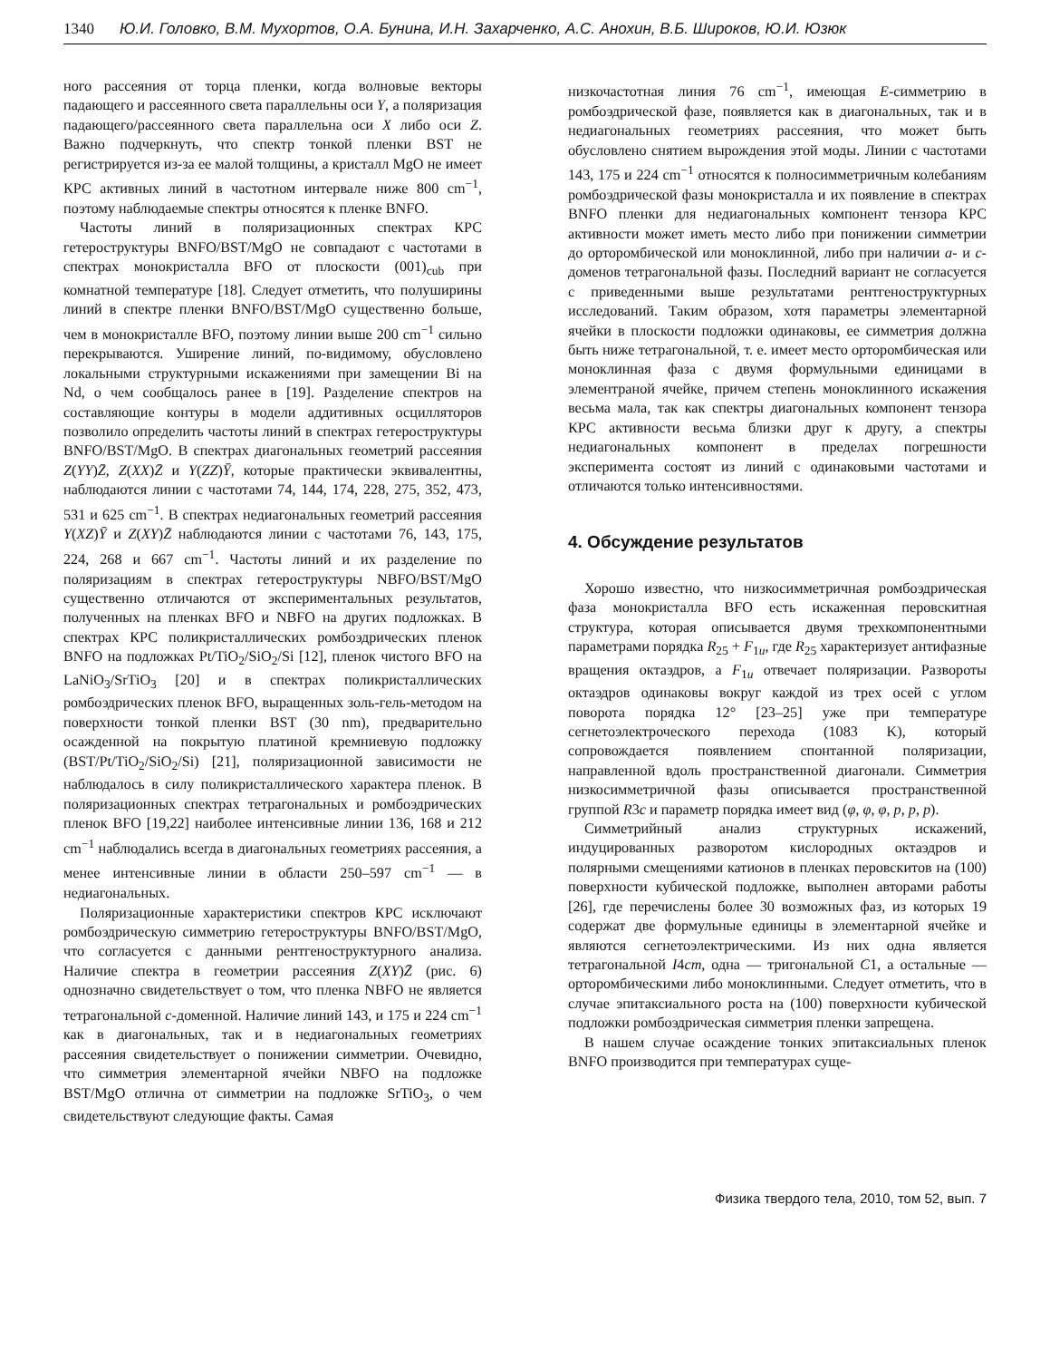1340 Ю.И. Головко, В.М. Мухортов, О.А. Бунина, И.Н. Захарченко, А.С. Анохин, В.Б. Широков, Ю.И. Юзюк
ного рассеяния от торца пленки, когда волновые векторы падающего и рассеянного света параллельны оси Y, а поляризация падающего/рассеянного света параллельна оси X либо оси Z. Важно подчеркнуть, что спектр тонкой пленки BST не регистрируется из-за ее малой толщины, а кристалл MgO не имеет КРС активных линий в частотном интервале ниже 800 cm<sup>−1</sup>, поэтому наблюдаемые спектры относятся к пленке BNFO.
Частоты линий в поляризационных спектрах КРС гетероструктуры BNFO/BST/MgO не совпадают с частотами в спектрах монокристалла BFO от плоскости (001)<sub>cub</sub> при комнатной температуре [18]. Следует отметить, что полуширины линий в спектре пленки BNFO/BST/MgO существенно больше, чем в монокристалле BFO, поэтому линии выше 200 cm<sup>−1</sup> сильно перекрываются. Уширение линий, по-видимому, обусловлено локальными структурными искажениями при замещении Bi на Nd, о чем сообщалось ранее в [19]. Разделение спектров на составляющие контуры в модели аддитивных осцилляторов позволило определить частоты линий в спектрах гетероструктуры BNFO/BST/MgO. В спектрах диагональных геометрий рассеяния Z(YY)Z̄, Z(XX)Z̄ и Y(ZZ)Ȳ, которые практически эквивалентны, наблюдаются линии с частотами 74, 144, 174, 228, 275, 352, 473, 531 и 625 cm<sup>−1</sup>. В спектрах недиагональных геометрий рассеяния Y(XZ)Ȳ и Z(XY)Z̄ наблюдаются линии с частотами 76, 143, 175, 224, 268 и 667 cm<sup>−1</sup>. Частоты линий и их разделение по поляризациям в спектрах гетероструктуры NBFO/BST/MgO существенно отличаются от экспериментальных результатов, полученных на пленках BFO и NBFO на других подложках. В спектрах КРС поликристаллических ромбоэдрических пленок BNFO на подложках Pt/TiO<sub>2</sub>/SiO<sub>2</sub>/Si [12], пленок чистого BFO на LaNiO<sub>3</sub>/SrTiO<sub>3</sub> [20] и в спектрах поликристаллических ромбоэдрических пленок BFO, выращенных золь-гель-методом на поверхности тонкой пленки BST (30 nm), предварительно осажденной на покрытую платиной кремниевую подложку (BST/Pt/TiO<sub>2</sub>/SiO<sub>2</sub>/Si) [21], поляризационной зависимости не наблюдалось в силу поликристаллического характера пленок. В поляризационных спектрах тетрагональных и ромбоэдрических пленок BFO [19,22] наиболее интенсивные линии 136, 168 и 212 cm<sup>−1</sup> наблюдались всегда в диагональных геометриях рассеяния, а менее интенсивные линии в области 250–597 cm<sup>−1</sup> — в недиагональных.
Поляризационные характеристики спектров КРС исключают ромбоэдрическую симметрию гетероструктуры BNFO/BST/MgO, что согласуется с данными рентгеноструктурного анализа. Наличие спектра в геометрии рассеяния Z(XY)Z̄ (рис. 6) однозначно свидетельствует о том, что пленка NBFO не является тетрагональной c-доменной. Наличие линий 143, и 175 и 224 cm<sup>−1</sup> как в диагональных, так и в недиагональных геометриях рассеяния свидетельствует о понижении симметрии. Очевидно, что симметрия элементарной ячейки NBFO на подложке BST/MgO отлична от симметрии на подложке SrTiO<sub>3</sub>, о чем свидетельствуют следующие факты. Самая
низкочастотная линия 76 cm<sup>−1</sup>, имеющая E-симметрию в ромбоэдрической фазе, появляется как в диагональных, так и в недиагональных геометриях рассеяния, что может быть обусловлено снятием вырождения этой моды. Линии с частотами 143, 175 и 224 cm<sup>−1</sup> относятся к полносимметричным колебаниям ромбоэдрической фазы монокристалла и их появление в спектрах BNFO пленки для недиагональных компонент тензора КРС активности может иметь место либо при понижении симметрии до орторомбической или моноклинной, либо при наличии a- и c-доменов тетрагональной фазы. Последний вариант не согласуется с приведенными выше результатами рентгеноструктурных исследований. Таким образом, хотя параметры элементарной ячейки в плоскости подложки одинаковы, ее симметрия должна быть ниже тетрагональной, т. е. имеет место орторомбическая или моноклинная фаза с двумя формульными единицами в элементраной ячейке, причем степень моноклинного искажения весьма мала, так как спектры диагональных компонент тензора КРС активности весьма близки друг к другу, а спектры недиагональных компонент в пределах погрешности эксперимента состоят из линий с одинаковыми частотами и отличаются только интенсивностями.
4. Обсуждение результатов
Хорошо известно, что низкосимметричная ромбоэдрическая фаза монокристалла BFO есть искаженная перовскитная структура, которая описывается двумя трехкомпонентными параметрами порядка R<sub>25</sub> + F<sub>1u</sub>, где R<sub>25</sub> характеризует антифазные вращения октаэдров, а F<sub>1u</sub> отвечает поляризации. Развороты октаэдров одинаковы вокруг каждой из трех осей с углом поворота порядка 12° [23–25] уже при температуре сегнетоэлектроческого перехода (1083 K), который сопровождается появлением спонтанной поляризации, направленной вдоль пространственной диагонали. Симметрия низкосимметричной фазы описывается пространственной группой R3c и параметр порядка имеет вид (φ, φ, φ, p, p, p).
Симметрийный анализ структурных искажений, индуцированных разворотом кислородных октаэдров и полярными смещениями катионов в пленках перовскитов на (100) поверхности кубической подложке, выполнен авторами работы [26], где перечислены более 30 возможных фаз, из которых 19 содержат две формульные единицы в элементарной ячейке и являются сегнетоэлектрическими. Из них одна является тетрагональной I4cm, одна — тригональной C1, а остальные — орторомбическими либо моноклинными. Следует отметить, что в случае эпитаксиального роста на (100) поверхности кубической подложки ромбоэдрическая симметрия пленки запрещена.
В нашем случае осаждение тонких эпитаксиальных пленок BNFO производится при температурах суще-
Физика твердого тела, 2010, том 52, вып. 7